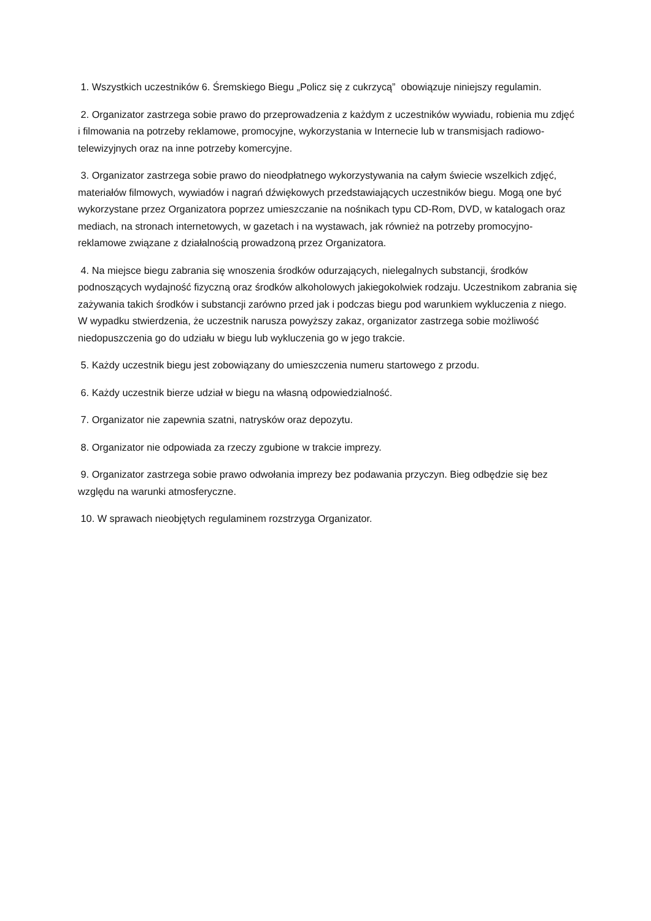1. Wszystkich uczestników 6. Śremskiego Biegu „Policz się z cukrzycą” obowiązuje niniejszy regulamin.
2. Organizator zastrzega sobie prawo do przeprowadzenia z każdym z uczestników wywiadu, robienia mu zdjęć i filmowania na potrzeby reklamowe, promocyjne, wykorzystania w Internecie lub w transmisjach radiowo-telewizyjnych oraz na inne potrzeby komercyjne.
3. Organizator zastrzega sobie prawo do nieodpłatnego wykorzystywania na całym świecie wszelkich zdjęć, materiałów filmowych, wywiadów i nagrań dźwiękowych przedstawiających uczestników biegu. Mogą one być wykorzystane przez Organizatora poprzez umieszczanie na nośnikach typu CD-Rom, DVD, w katalogach oraz mediach, na stronach internetowych, w gazetach i na wystawach, jak również na potrzeby promocyjno-reklamowe związane z działalnością prowadzoną przez Organizatora.
4. Na miejsce biegu zabrania się wnoszenia środków odurzających, nielegalnych substancji, środków podnoszących wydajność fizyczną oraz środków alkoholowych jakiegokolwiek rodzaju. Uczestnikom zabrania się zażywania takich środków i substancji zarówno przed jak i podczas biegu pod warunkiem wykluczenia z niego. W wypadku stwierdzenia, że uczestnik narusza powyższy zakaz, organizator zastrzega sobie możliwość niedopuszczenia go do udziału w biegu lub wykluczenia go w jego trakcie.
5. Każdy uczestnik biegu jest zobowiązany do umieszczenia numeru startowego z przodu.
6. Każdy uczestnik bierze udział w biegu na własną odpowiedzialność.
7. Organizator nie zapewnia szatni, natrysków oraz depozytu.
8. Organizator nie odpowiada za rzeczy zgubione w trakcie imprezy.
9. Organizator zastrzega sobie prawo odwołania imprezy bez podawania przyczyn. Bieg odbędzie się bez względu na warunki atmosferyczne.
10. W sprawach nieobjętych regulaminem rozstrzyga Organizator.